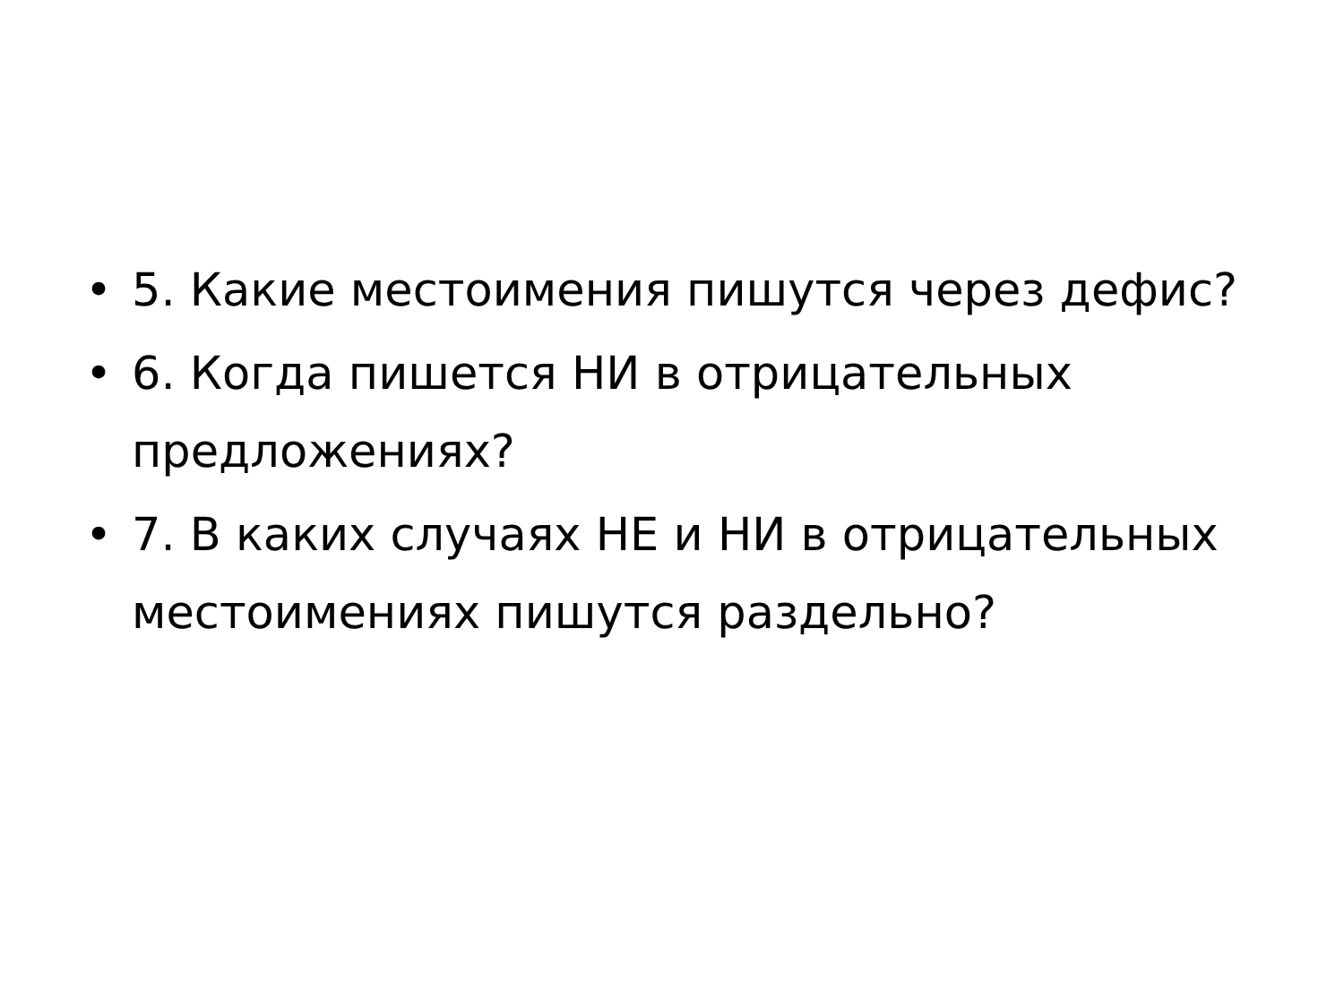• 5. Какие местоимения пишутся через дефис?
• 6. Когда пишется НИ в отрицательных предложениях?
• 7. В каких случаях НЕ и НИ в отрицательных местоимениях пишутся раздельно?